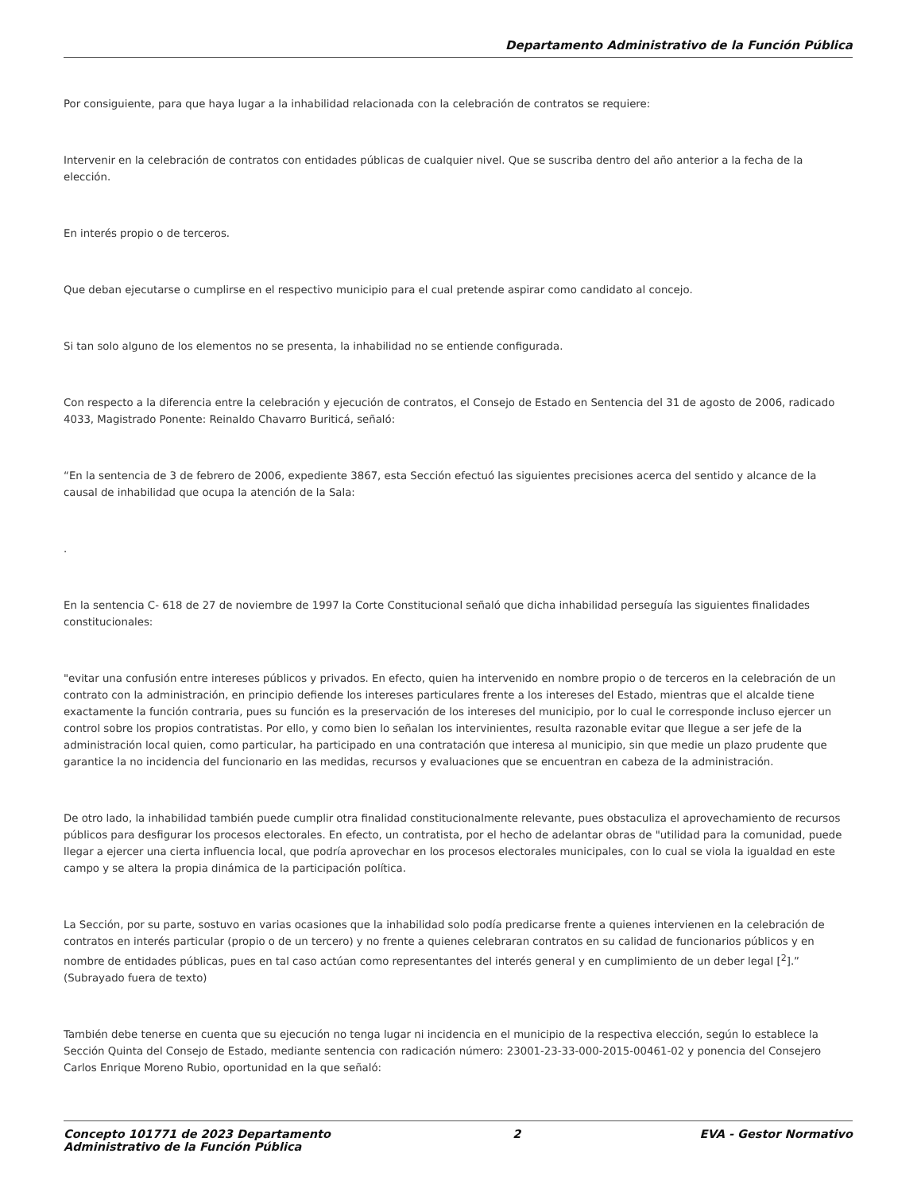Departamento Administrativo de la Función Pública
Por consiguiente, para que haya lugar a la inhabilidad relacionada con la celebración de contratos se requiere:
Intervenir en la celebración de contratos con entidades públicas de cualquier nivel. Que se suscriba dentro del año anterior a la fecha de la elección.
En interés propio o de terceros.
Que deban ejecutarse o cumplirse en el respectivo municipio para el cual pretende aspirar como candidato al concejo.
Si tan solo alguno de los elementos no se presenta, la inhabilidad no se entiende configurada.
Con respecto a la diferencia entre la celebración y ejecución de contratos, el Consejo de Estado en Sentencia del 31 de agosto de 2006, radicado 4033, Magistrado Ponente: Reinaldo Chavarro Buriticá, señaló:
“En la sentencia de 3 de febrero de 2006, expediente 3867, esta Sección efectuó las siguientes precisiones acerca del sentido y alcance de la causal de inhabilidad que ocupa la atención de la Sala:
.
En la sentencia C- 618 de 27 de noviembre de 1997 la Corte Constitucional señaló que dicha inhabilidad perseguía las siguientes finalidades constitucionales:
"evitar una confusión entre intereses públicos y privados. En efecto, quien ha intervenido en nombre propio o de terceros en la celebración de un contrato con la administración, en principio defiende los intereses particulares frente a los intereses del Estado, mientras que el alcalde tiene exactamente la función contraria, pues su función es la preservación de los intereses del municipio, por lo cual le corresponde incluso ejercer un control sobre los propios contratistas. Por ello, y como bien lo señalan los intervinientes, resulta razonable evitar que llegue a ser jefe de la administración local quien, como particular, ha participado en una contratación que interesa al municipio, sin que medie un plazo prudente que garantice la no incidencia del funcionario en las medidas, recursos y evaluaciones que se encuentran en cabeza de la administración.
De otro lado, la inhabilidad también puede cumplir otra finalidad constitucionalmente relevante, pues obstaculiza el aprovechamiento de recursos públicos para desfigurar los procesos electorales. En efecto, un contratista, por el hecho de adelantar obras de "utilidad para la comunidad, puede llegar a ejercer una cierta influencia local, que podría aprovechar en los procesos electorales municipales, con lo cual se viola la igualdad en este campo y se altera la propia dinámica de la participación política.
La Sección, por su parte, sostuvo en varias ocasiones que la inhabilidad solo podía predicarse frente a quienes intervienen en la celebración de contratos en interés particular (propio o de un tercero) y no frente a quienes celebraran contratos en su calidad de funcionarios públicos y en nombre de entidades públicas, pues en tal caso actúan como representantes del interés general y en cumplimiento de un deber legal [<sup>2</sup>].” (Subrayado fuera de texto)
También debe tenerse en cuenta que su ejecución no tenga lugar ni incidencia en el municipio de la respectiva elección, según lo establece la Sección Quinta del Consejo de Estado, mediante sentencia con radicación número: 23001-23-33-000-2015-00461-02 y ponencia del Consejero Carlos Enrique Moreno Rubio, oportunidad en la que señaló:
Concepto 101771 de 2023 Departamento Administrativo de la Función Pública
2 EVA - Gestor Normativo